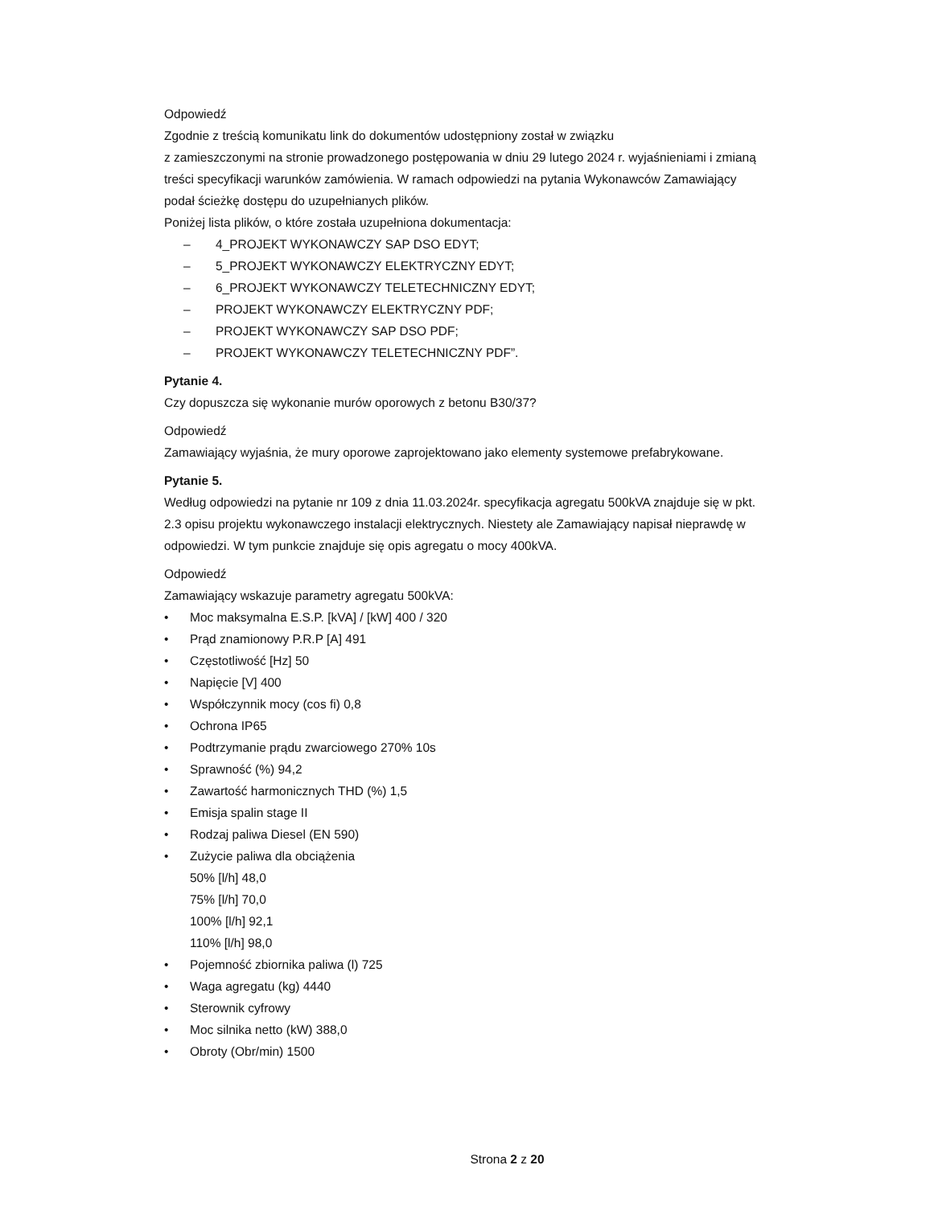Odpowiedź
Zgodnie z treścią komunikatu link do dokumentów udostępniony został w związku
z zamieszczonymi na stronie prowadzonego postępowania w dniu 29 lutego 2024 r. wyjaśnieniami i zmianą treści specyfikacji warunków zamówienia. W ramach odpowiedzi na pytania Wykonawców Zamawiający podał ścieżkę dostępu do uzupełnianych plików.
Poniżej lista plików, o które została uzupełniona dokumentacja:
– 4_PROJEKT WYKONAWCZY SAP DSO EDYT;
– 5_PROJEKT WYKONAWCZY ELEKTRYCZNY EDYT;
– 6_PROJEKT WYKONAWCZY TELETECHNICZNY EDYT;
– PROJEKT WYKONAWCZY ELEKTRYCZNY PDF;
– PROJEKT WYKONAWCZY SAP DSO PDF;
– PROJEKT WYKONAWCZY TELETECHNICZNY PDF”.
Pytanie 4.
Czy dopuszcza się wykonanie murów oporowych z betonu B30/37?
Odpowiedź
Zamawiający wyjaśnia, że mury oporowe zaprojektowano jako elementy systemowe prefabrykowane.
Pytanie 5.
Według odpowiedzi na pytanie nr 109 z dnia 11.03.2024r. specyfikacja agregatu 500kVA znajduje się w pkt. 2.3 opisu projektu wykonawczego instalacji elektrycznych. Niestety ale Zamawiający napisał nieprawdę w odpowiedzi. W tym punkcie znajduje się opis agregatu o mocy 400kVA.
Odpowiedź
Zamawiający wskazuje parametry agregatu 500kVA:
• Moc maksymalna E.S.P. [kVA] / [kW] 400 / 320
• Prąd znamionowy P.R.P [A] 491
• Częstotliwość [Hz] 50
• Napięcie [V] 400
• Współczynnik mocy (cos fi) 0,8
• Ochrona IP65
• Podtrzymanie prądu zwarciowego 270% 10s
• Sprawność (%) 94,2
• Zawartość harmonicznych THD (%) 1,5
• Emisja spalin stage II
• Rodzaj paliwa Diesel (EN 590)
• Zużycie paliwa dla obciążenia
50% [l/h] 48,0
75% [l/h] 70,0
100% [l/h] 92,1
110% [l/h] 98,0
• Pojemność zbiornika paliwa (l) 725
• Waga agregatu (kg) 4440
• Sterownik cyfrowy
• Moc silnika netto (kW) 388,0
• Obroty (Obr/min) 1500
Strona 2 z 20